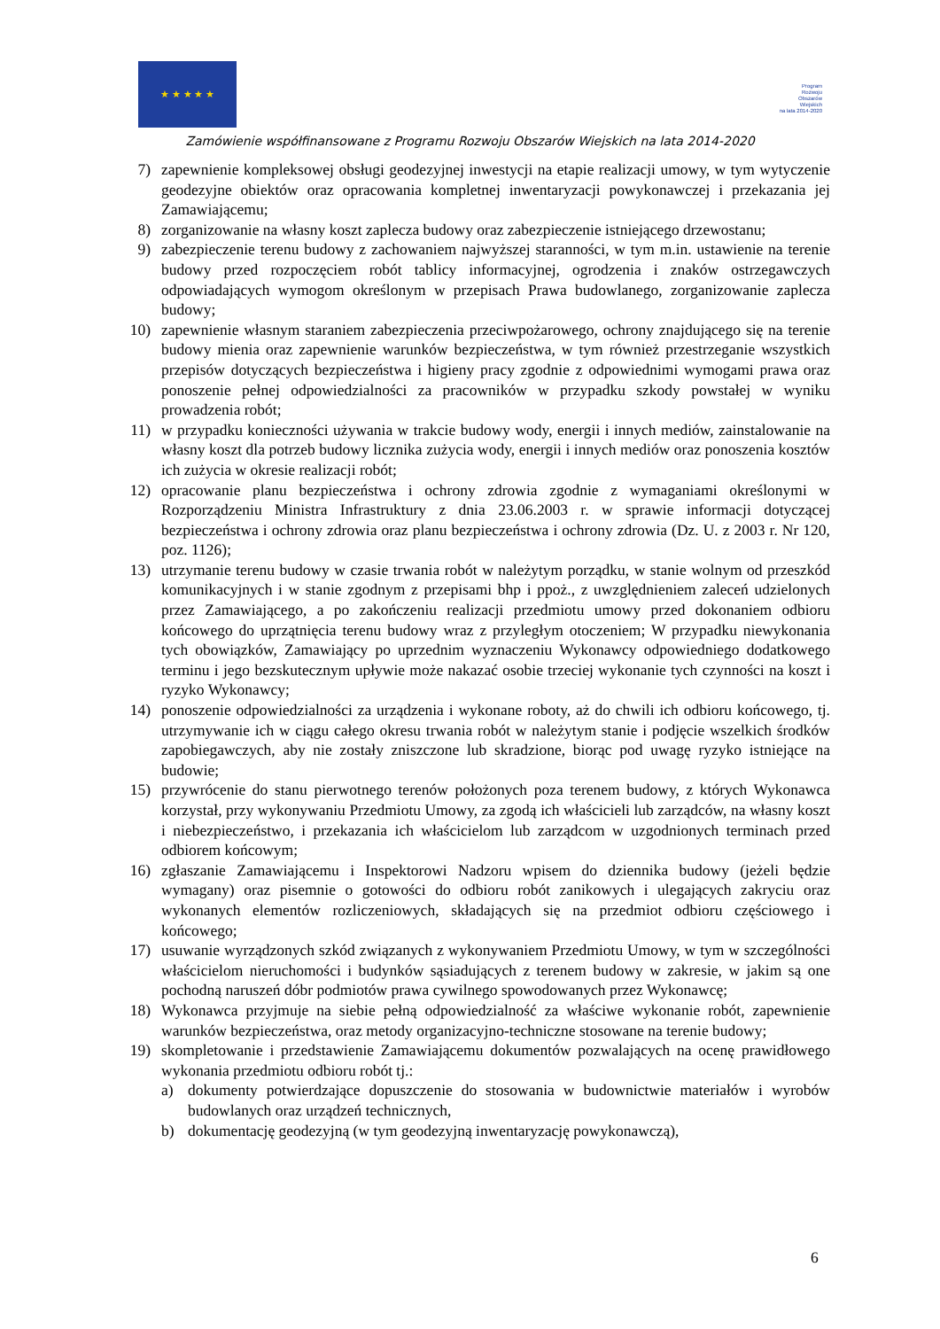★ ★ ★ ★ ★
Program
Rozwoju
Obszarów
Wiejskich
na lata 2014-2020
Zamówienie współfinansowane z Programu Rozwoju Obszarów Wiejskich na lata 2014-2020
7) zapewnienie kompleksowej obsługi geodezyjnej inwestycji na etapie realizacji umowy, w tym wytyczenie geodezyjne obiektów oraz opracowania kompletnej inwentaryzacji powykonawczej i przekazania jej Zamawiającemu;
8) zorganizowanie na własny koszt zaplecza budowy oraz zabezpieczenie istniejącego drzewostanu;
9) zabezpieczenie terenu budowy z zachowaniem najwyższej staranności, w tym m.in. ustawienie na terenie budowy przed rozpoczęciem robót tablicy informacyjnej, ogrodzenia i znaków ostrzegawczych odpowiadających wymogom określonym w przepisach Prawa budowlanego, zorganizowanie zaplecza budowy;
10) zapewnienie własnym staraniem zabezpieczenia przeciwpożarowego, ochrony znajdującego się na terenie budowy mienia oraz zapewnienie warunków bezpieczeństwa, w tym również przestrzeganie wszystkich przepisów dotyczących bezpieczeństwa i higieny pracy zgodnie z odpowiednimi wymogami prawa oraz ponoszenie pełnej odpowiedzialności za pracowników w przypadku szkody powstałej w wyniku prowadzenia robót;
11) w przypadku konieczności używania w trakcie budowy wody, energii i innych mediów, zainstalowanie na własny koszt dla potrzeb budowy licznika zużycia wody, energii i innych mediów oraz ponoszenia kosztów ich zużycia w okresie realizacji robót;
12) opracowanie planu bezpieczeństwa i ochrony zdrowia zgodnie z wymaganiami określonymi w Rozporządzeniu Ministra Infrastruktury z dnia 23.06.2003 r. w sprawie informacji dotyczącej bezpieczeństwa i ochrony zdrowia oraz planu bezpieczeństwa i ochrony zdrowia (Dz. U. z 2003 r. Nr 120, poz. 1126);
13) utrzymanie terenu budowy w czasie trwania robót w należytym porządku, w stanie wolnym od przeszkód komunikacyjnych i w stanie zgodnym z przepisami bhp i ppoż., z uwzględnieniem zaleceń udzielonych przez Zamawiającego, a po zakończeniu realizacji przedmiotu umowy przed dokonaniem odbioru końcowego do uprzątnięcia terenu budowy wraz z przyległym otoczeniem; W przypadku niewykonania tych obowiązków, Zamawiający po uprzednim wyznaczeniu Wykonawcy odpowiedniego dodatkowego terminu i jego bezskutecznym upływie może nakazać osobie trzeciej wykonanie tych czynności na koszt i ryzyko Wykonawcy;
14) ponoszenie odpowiedzialności za urządzenia i wykonane roboty, aż do chwili ich odbioru końcowego, tj. utrzymywanie ich w ciągu całego okresu trwania robót w należytym stanie i podjęcie wszelkich środków zapobiegawczych, aby nie zostały zniszczone lub skradzione, biorąc pod uwagę ryzyko istniejące na budowie;
15) przywrócenie do stanu pierwotnego terenów położonych poza terenem budowy, z których Wykonawca korzystał, przy wykonywaniu Przedmiotu Umowy, za zgodą ich właścicieli lub zarządców, na własny koszt i niebezpieczeństwo, i przekazania ich właścicielom lub zarządcom w uzgodnionych terminach przed odbiorem końcowym;
16) zgłaszanie Zamawiającemu i Inspektorowi Nadzoru wpisem do dziennika budowy (jeżeli będzie wymagany) oraz pisemnie o gotowości do odbioru robót zanikowych i ulegających zakryciu oraz wykonanych elementów rozliczeniowych, składających się na przedmiot odbioru częściowego i końcowego;
17) usuwanie wyrządzonych szkód związanych z wykonywaniem Przedmiotu Umowy, w tym w szczególności właścicielom nieruchomości i budynków sąsiadujących z terenem budowy w zakresie, w jakim są one pochodną naruszeń dóbr podmiotów prawa cywilnego spowodowanych przez Wykonawcę;
18) Wykonawca przyjmuje na siebie pełną odpowiedzialność za właściwe wykonanie robót, zapewnienie warunków bezpieczeństwa, oraz metody organizacyjno-techniczne stosowane na terenie budowy;
19) skompletowanie i przedstawienie Zamawiającemu dokumentów pozwalających na ocenę prawidłowego wykonania przedmiotu odbioru robót tj.:
a) dokumenty potwierdzające dopuszczenie do stosowania w budownictwie materiałów i wyrobów budowlanych oraz urządzeń technicznych,
b) dokumentację geodezyjną (w tym geodezyjną inwentaryzację powykonawczą),
6